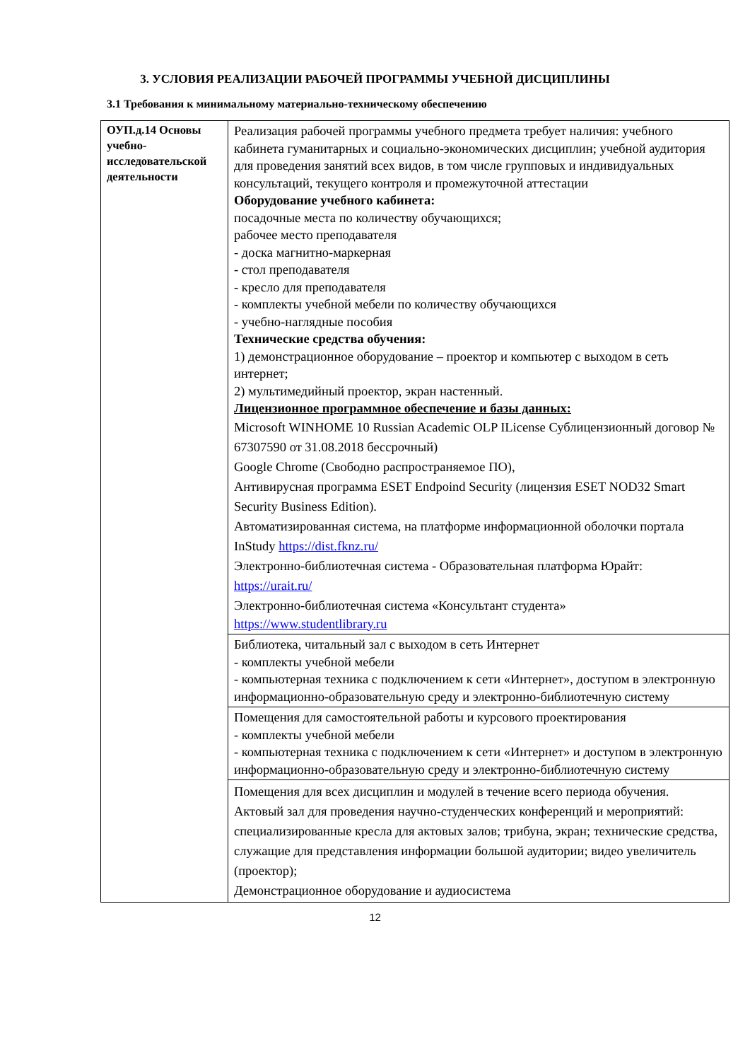3. УСЛОВИЯ РЕАЛИЗАЦИИ РАБОЧЕЙ ПРОГРАММЫ УЧЕБНОЙ ДИСЦИПЛИНЫ
3.1 Требования к минимальному материально-техническому обеспечению
| ОУП.д.14 Основы учебно-исследовательской деятельности | Реализация рабочей программы учебного предмета требует наличия: учебного кабинета гуманитарных и социально-экономических дисциплин; учебной аудитория для проведения занятий всех видов, в том числе групповых и индивидуальных консультаций, текущего контроля и промежуточной аттестации Оборудование учебного кабинета: посадочные места по количеству обучающихся; рабочее место преподавателя - доска магнитно-маркерная - стол преподавателя - кресло для преподавателя - комплекты учебной мебели по количеству обучающихся - учебно-наглядные пособия Технические средства обучения: 1) демонстрационное оборудование – проектор и компьютер с выходом в сеть интернет; 2) мультимедийный проектор, экран настенный. Лицензионное программное обеспечение и базы данных: Microsoft WINHOME 10 Russian Academic OLP ILicense Сублицензионный договор № 67307590 от 31.08.2018 бессрочный) Google Chrome (Свободно распространяемое ПО), Антивирусная программа ESET Endpoind Security (лицензия ESET NOD32 Smart Security Business Edition). Автоматизированная система, на платформе информационной оболочки портала InStudy https://dist.fknz.ru/ Электронно-библиотечная система - Образовательная платформа Юрайт: https://urait.ru/ Электронно-библиотечная система «Консультант студента» https://www.studentlibrary.ru |
| | Библиотека, читальный зал с выходом в сеть Интернет - комплекты учебной мебели - компьютерная техника с подключением к сети «Интернет», доступом в электронную информационно-образовательную среду и электронно-библиотечную систему |
| | Помещения для самостоятельной работы и курсового проектирования - комплекты учебной мебели - компьютерная техника с подключением к сети «Интернет» и доступом в электронную информационно-образовательную среду и электронно-библиотечную систему |
| | Помещения для всех дисциплин и модулей в течение всего периода обучения. Актовый зал для проведения научно-студенческих конференций и мероприятий: специализированные кресла для актовых залов; трибуна, экран; технические средства, служащие для представления информации большой аудитории; видео увеличитель (проектор); Демонстрационное оборудование и аудиосистема |
12